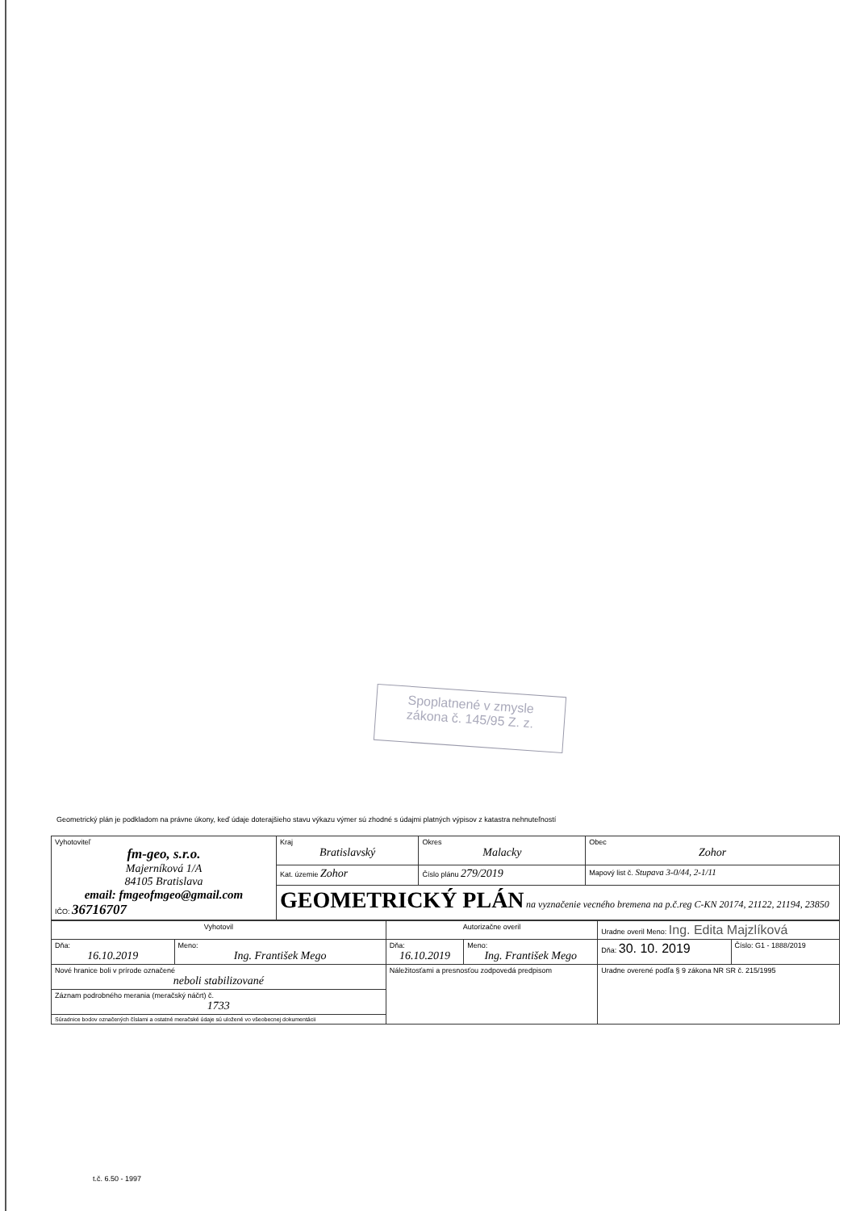Spoplatnené v zmysle
zákona č. 145/95 Z. z.
Geometrický plán je podkladom na právne úkony, keď údaje doterajšieho stavu výkazu výmer sú zhodné s údajmi platných výpisov z katastra nehnuteľností
| Vyhotoviteľ fm-geo, s.r.o. Majerníková 1/A 84105 Bratislava email: fmgeofmgeo@gmail.com IČO: 36716707 | Kraj Bratislavský | Okres Malacky | Obec Zohor |
| | Kat. územie Zohor | Číslo plánu 279/2019 | Mapový list č. Stupava 3-0/44, 2-1/11 |
| | GEOMETRICKÝ PLÁN na vyznačenie vecného bremena na p.č.reg C-KN 20174, 21122, 21194, 23850 | | |
| Vyhotovil | | Autorizačne overil | | Uradne overil Meno: Ing. Edita Majzlíková | |
| Dňa: 16.10.2019 | Meno: Ing. František Mego | Dňa: 16.10.2019 | Meno: Ing. František Mego | Dňa: 30. 10. 2019 | Číslo: G1 - 1888/2019 |
| Nové hranice boli v prírode označené neboli stabilizované | | Náležitosťami a presnosťou zodpovedá predpisom | | Uradne overené podľa § 9 zákona NR SR č. 215/1995 | |
| Záznam podrobného merania (meračský náčrt) č. 1733 | | | | | |
| Súradnice bodov označených číslami a ostatné meračské údaje sú uložené vo všeobecnej dokumentácii | | | | | |
t.č. 6.50 - 1997